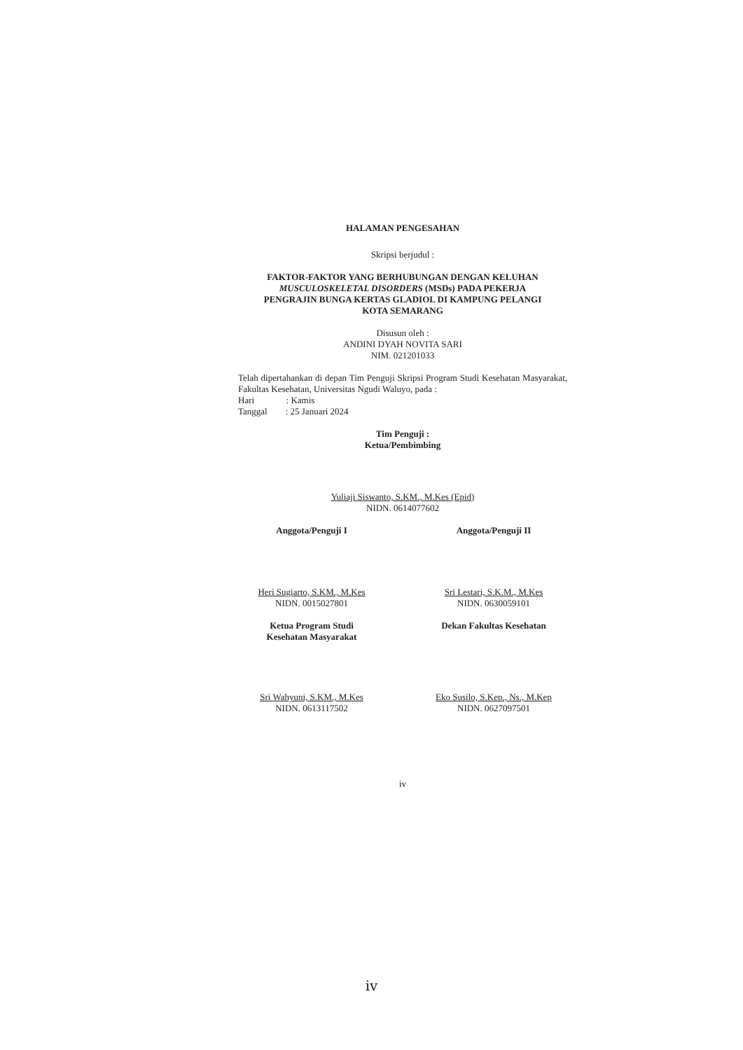HALAMAN PENGESAHAN
Skripsi berjudul :
FAKTOR-FAKTOR YANG BERHUBUNGAN DENGAN KELUHAN
MUSCULOSKELETAL DISORDERS (MSDs) PADA PEKERJA
PENGRAJIN BUNGA KERTAS GLADIOL DI KAMPUNG PELANGI
KOTA SEMARANG
Disusun oleh :
ANDINI DYAH NOVITA SARI
NIM. 021201033
Telah dipertahankan di depan Tim Penguji Skripsi Program Studi Kesehatan Masyarakat, Fakultas Kesehatan, Universitas Ngudi Waluyo, pada :
Hari : Kamis
Tanggal : 25 Januari 2024
Tim Penguji :
Ketua/Pembimbing
Yuliaji Siswanto, S.KM., M.Kes (Epid)
NIDN. 0614077602
Anggota/Penguji I
Heri Sugiarto, S.KM., M.Kes
NIDN. 0015027801
Anggota/Penguji II
Sri Lestari, S.K.M., M.Kes
NIDN. 0630059101
Ketua Program Studi
Kesehatan Masyarakat
Sri Wahyuni, S.KM., M.Kes
NIDN. 0613117502
Dekan Fakultas Kesehatan
Eko Susilo, S.Kep., Ns., M.Kep
NIDN. 0627097501
iv
iv